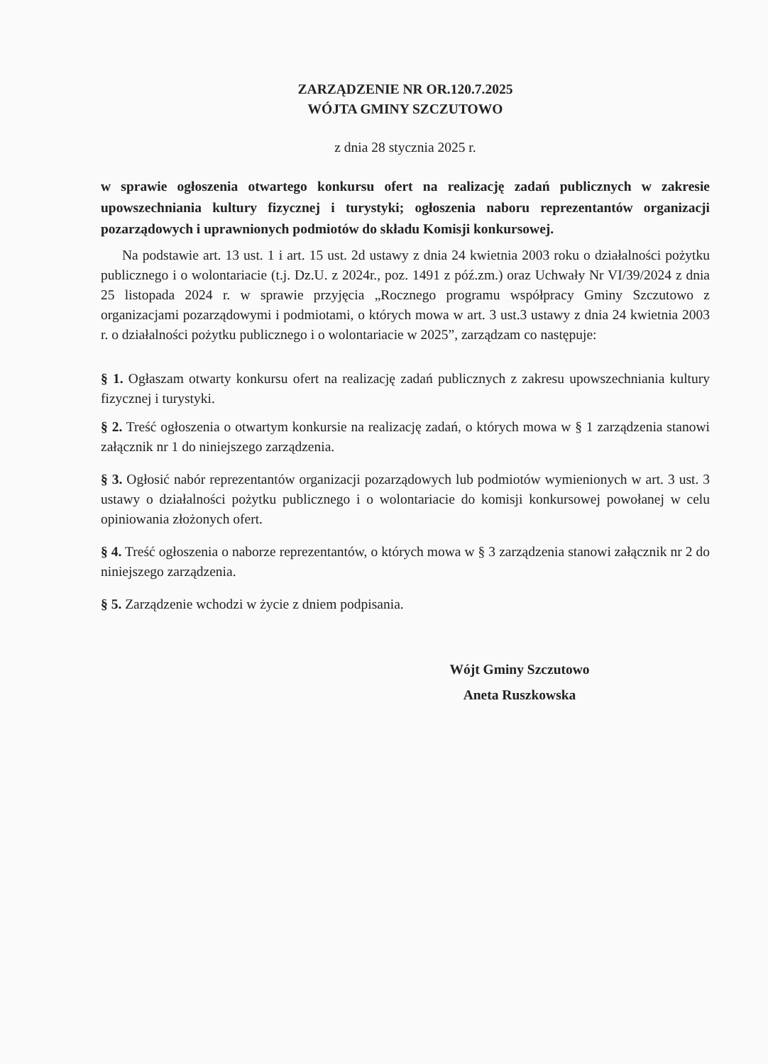ZARZĄDZENIE NR OR.120.7.2025
WÓJTA GMINY SZCZUTOWO
z dnia 28 stycznia 2025 r.
w sprawie ogłoszenia otwartego konkursu ofert na realizację zadań publicznych w zakresie upowszechniania kultury fizycznej i turystyki; ogłoszenia naboru reprezentantów organizacji pozarządowych i uprawnionych podmiotów do składu Komisji konkursowej.
Na podstawie art. 13 ust. 1 i art. 15 ust. 2d ustawy z dnia 24 kwietnia 2003 roku o działalności pożytku publicznego i o wolontariacie (t.j. Dz.U. z 2024r., poz. 1491 z póź.zm.) oraz Uchwały Nr VI/39/2024 z dnia 25 listopada 2024 r. w sprawie przyjęcia „Rocznego programu współpracy Gminy Szczutowo z organizacjami pozarządowymi i podmiotami, o których mowa w art. 3 ust.3 ustawy z dnia 24 kwietnia 2003 r. o działalności pożytku publicznego i o wolontariacie w 2025”, zarządzam co następuje:
§ 1. Ogłaszam otwarty konkursu ofert na realizację zadań publicznych z zakresu upowszechniania kultury fizycznej i turystyki.
§ 2. Treść ogłoszenia o otwartym konkursie na realizację zadań, o których mowa w § 1 zarządzenia stanowi załącznik nr 1 do niniejszego zarządzenia.
§ 3. Ogłosić nabór reprezentantów organizacji pozarządowych lub podmiotów wymienionych w art. 3 ust. 3 ustawy o działalności pożytku publicznego i o wolontariacie do komisji konkursowej powołanej w celu opiniowania złożonych ofert.
§ 4. Treść ogłoszenia o naborze reprezentantów, o których mowa w § 3 zarządzenia stanowi załącznik nr 2 do niniejszego zarządzenia.
§ 5. Zarządzenie wchodzi w życie z dniem podpisania.
Wójt Gminy Szczutowo
Aneta Ruszkowska